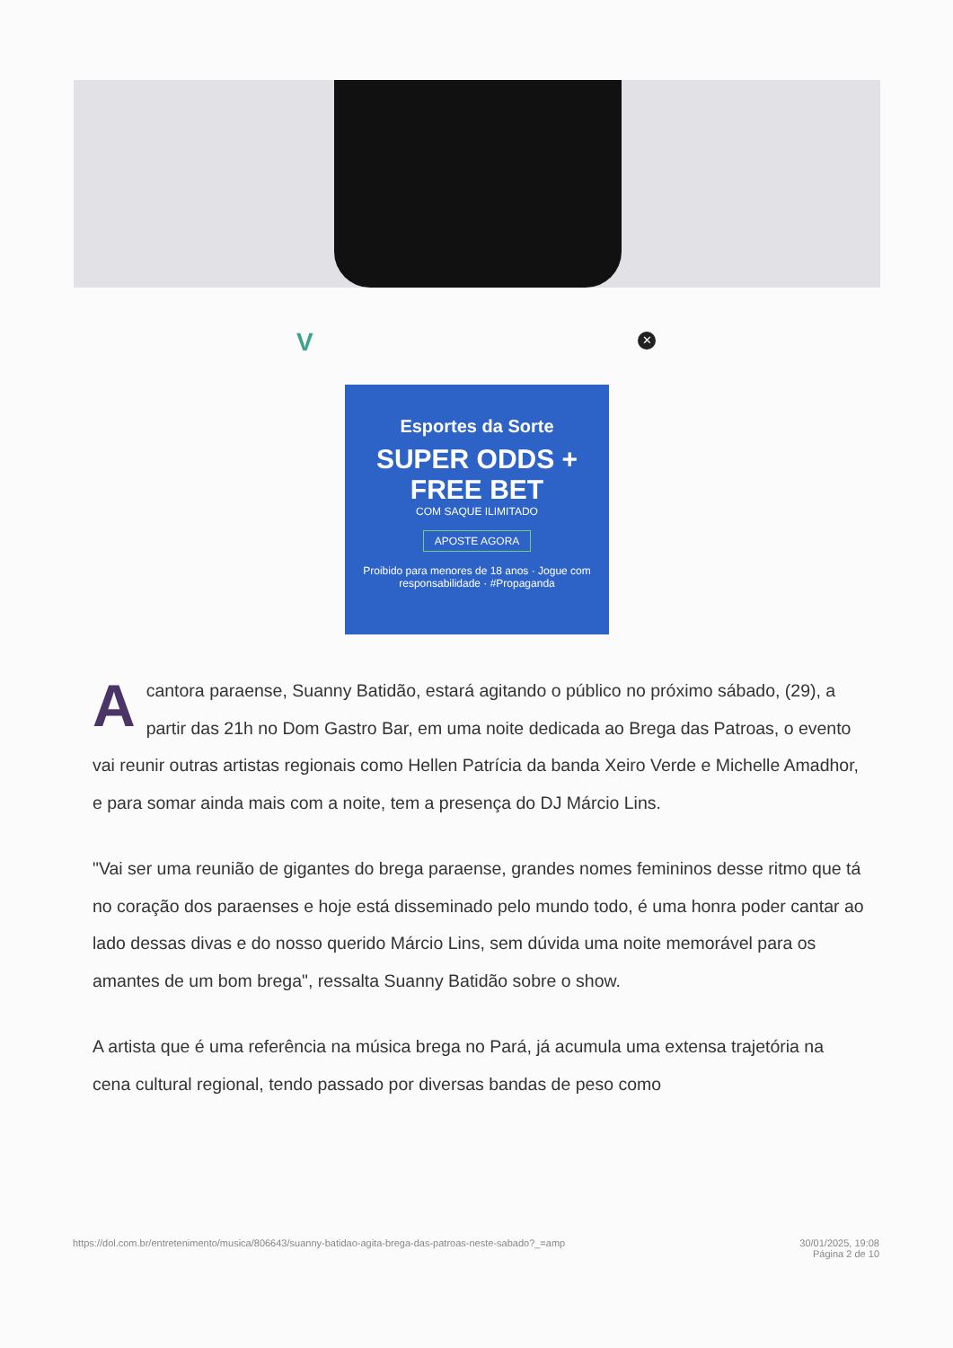V ✕
Esportes da Sorte
SUPER ODDS + FREE BET
COM SAQUE ILIMITADO
APOSTE AGORA
Proibido para menores de 18 anos · Jogue com responsabilidade · #Propaganda
Acantora paraense, Suanny Batidão, estará agitando o público no próximo sábado, (29), a partir das 21h no Dom Gastro Bar, em uma noite dedicada ao Brega das Patroas, o evento vai reunir outras artistas regionais como Hellen Patrícia da banda Xeiro Verde e Michelle Amadhor, e para somar ainda mais com a noite, tem a presença do DJ Márcio Lins.
"Vai ser uma reunião de gigantes do brega paraense, grandes nomes femininos desse ritmo que tá no coração dos paraenses e hoje está disseminado pelo mundo todo, é uma honra poder cantar ao lado dessas divas e do nosso querido Márcio Lins, sem dúvida uma noite memorável para os amantes de um bom brega", ressalta Suanny Batidão sobre o show.
A artista que é uma referência na música brega no Pará, já acumula uma extensa trajetória na cena cultural regional, tendo passado por diversas bandas de peso como
https://dol.com.br/entretenimento/musica/806643/suanny-batidao-agita-brega-das-patroas-neste-sabado?_=amp 30/01/2025, 19:08
Página 2 de 10